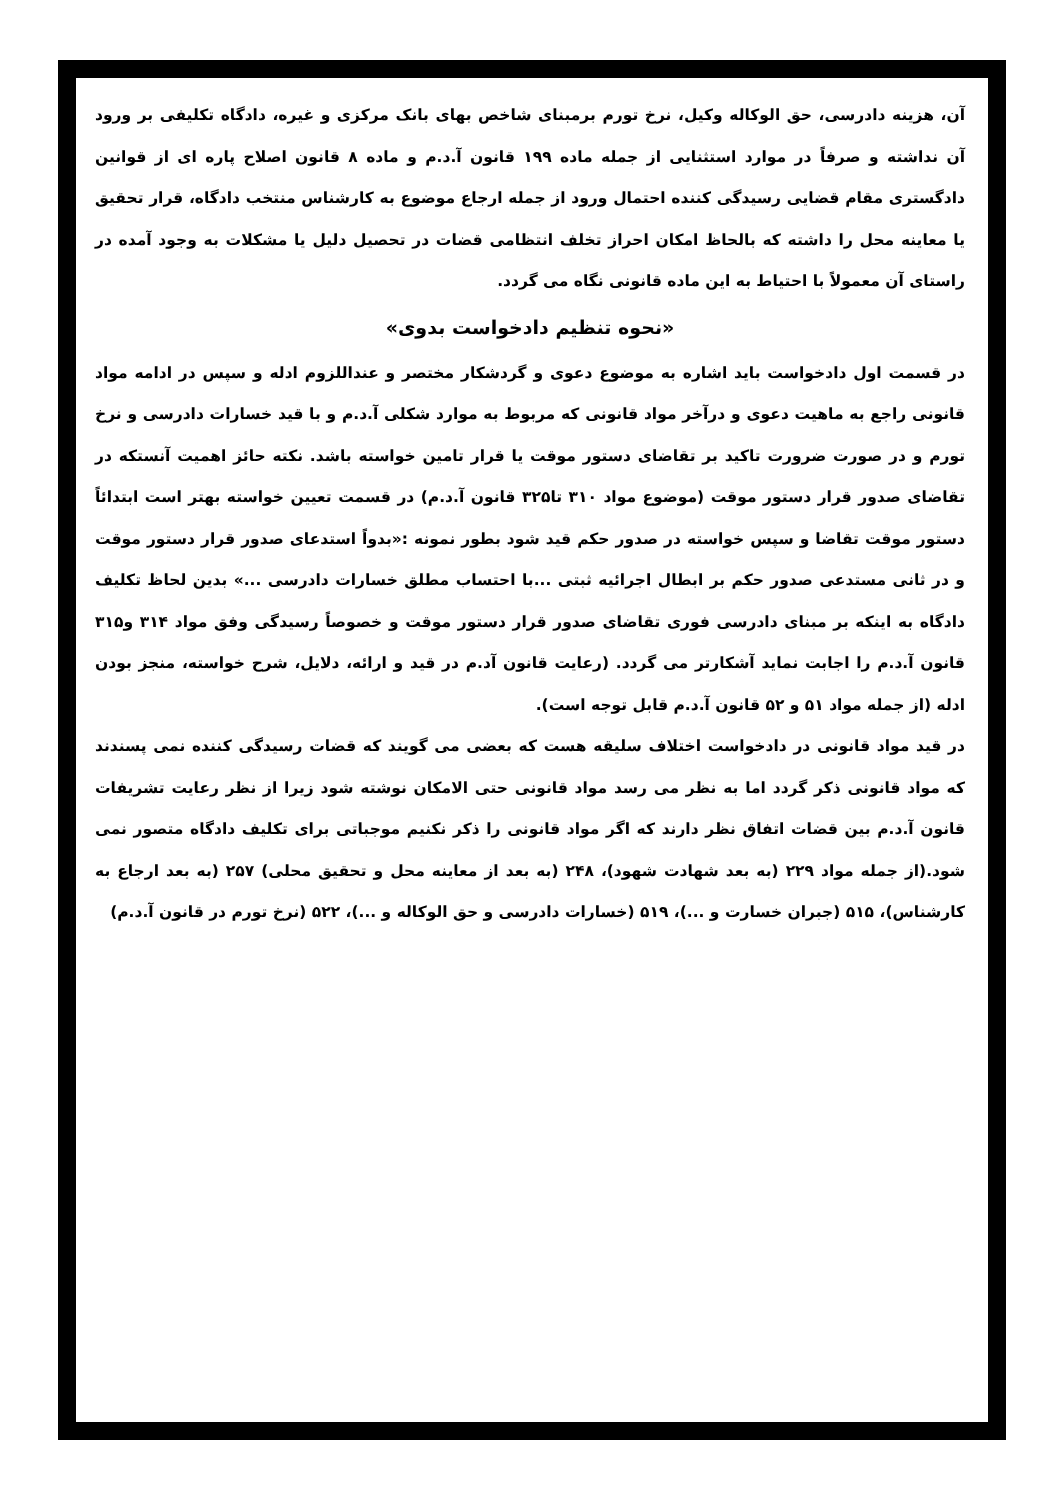آن، هزینه دادرسی، حق الوکاله وکیل، نرخ تورم برمبنای شاخص بهای بانک مرکزی و غیره، دادگاه تکلیفی بر ورود آن نداشته و صرفاً در موارد استثنایی از جمله ماده ۱۹۹ قانون آ.د.م و ماده ۸ قانون اصلاح پاره ای از قوانین دادگستری مقام قضایی رسیدگی کننده احتمال ورود از جمله ارجاع موضوع به کارشناس منتخب دادگاه، قرار تحقیق یا معاینه محل را داشته که بالحاظ امکان احراز تخلف انتظامی قضات در تحصیل دلیل یا مشکلات به وجود آمده در راستای آن معمولاً با احتیاط به این ماده قانونی نگاه می گردد.
«نحوه تنظیم دادخواست بدوی»
در قسمت اول دادخواست باید اشاره به موضوع دعوی و گردشکار مختصر و عنداللزوم ادله و سپس در ادامه مواد قانونی راجع به ماهیت دعوی و درآخر مواد قانونی که مربوط به موارد شکلی آ.د.م و با قید خسارات دادرسی و نرخ تورم و در صورت ضرورت تاکید بر تقاضای دستور موقت یا قرار تامین خواسته باشد. نکته حائز اهمیت آنستکه در تقاضای صدور قرار دستور موقت (موضوع مواد ۳۱۰ تا۳۲۵ قانون آ.د.م) در قسمت تعیین خواسته بهتر است ابتدائاً دستور موقت تقاضا و سپس خواسته در صدور حکم قید شود بطور نمونه :«بدواً استدعای صدور قرار دستور موقت و در ثانی مستدعی صدور حکم بر ابطال اجرائیه ثبتی ...با احتساب مطلق خسارات دادرسی ...» بدین لحاظ تکلیف دادگاه به اینکه بر مبنای دادرسی فوری تقاضای صدور قرار دستور موقت و خصوصاً رسیدگی وفق مواد ۳۱۴ و۳۱۵ قانون آ.د.م را اجابت نماید آشکارتر می گردد. (رعایت قانون آد.م در قید و ارائه، دلایل، شرح خواسته، منجز بودن ادله (از جمله مواد ۵۱ و ۵۲ قانون آ.د.م قابل توجه است).
در قید مواد قانونی در دادخواست اختلاف سلیقه هست که بعضی می گویند که قضات رسیدگی کننده نمی پسندند که مواد قانونی ذکر گردد اما به نظر می رسد مواد قانونی حتی الامکان نوشته شود زیرا از نظر رعایت تشریفات قانون آ.د.م بین قضات اتفاق نظر دارند که اگر مواد قانونی را ذکر نکنیم موجباتی برای تکلیف دادگاه متصور نمی شود.(از جمله مواد ۲۲۹ (به بعد شهادت شهود)، ۲۴۸ (به بعد از معاینه محل و تحقیق محلی) ۲۵۷ (به بعد ارجاع به کارشناس)، ۵۱۵ (جبران خسارت و ...)، ۵۱۹ (خسارات دادرسی و حق الوکاله و ...)، ۵۲۲ (نرخ تورم در قانون آ.د.م)